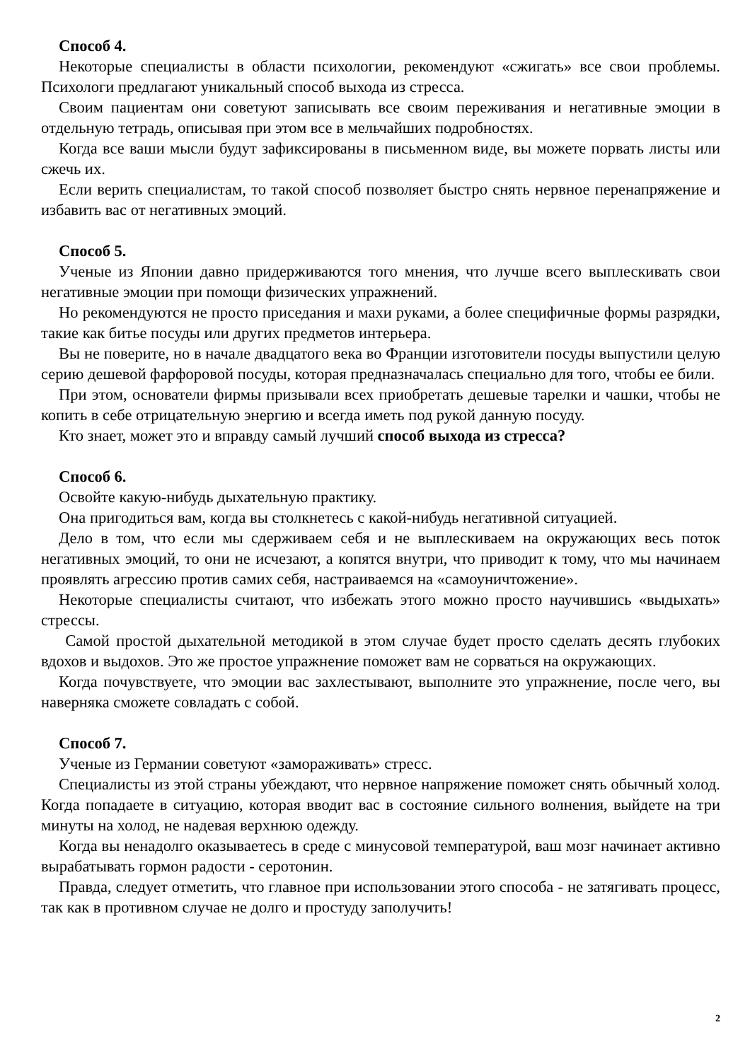Способ 4.
Некоторые специалисты в области психологии, рекомендуют «сжигать» все свои проблемы. Психологи предлагают уникальный способ выхода из стресса.
Своим пациентам они советуют записывать все своим переживания и негативные эмоции в отдельную тетрадь, описывая при этом все в мельчайших подробностях.
Когда все ваши мысли будут зафиксированы в письменном виде, вы можете порвать листы или сжечь их.
Если верить специалистам, то такой способ позволяет быстро снять нервное перенапряжение и избавить вас от негативных эмоций.
Способ 5.
Ученые из Японии давно придерживаются того мнения, что лучше всего выплескивать свои негативные эмоции при помощи физических упражнений.
Но рекомендуются не просто приседания и махи руками, а более специфичные формы разрядки, такие как битье посуды или других предметов интерьера.
Вы не поверите, но в начале двадцатого века во Франции изготовители посуды выпустили целую серию дешевой фарфоровой посуды, которая предназначалась специально для того, чтобы ее били.
При этом, основатели фирмы призывали всех приобретать дешевые тарелки и чашки, чтобы не копить в себе отрицательную энергию и всегда иметь под рукой данную посуду.
Кто знает, может это и вправду самый лучший способ выхода из стресса?
Способ 6.
Освойте какую-нибудь дыхательную практику.
Она пригодиться вам, когда вы столкнетесь с какой-нибудь негативной ситуацией.
Дело в том, что если мы сдерживаем себя и не выплескиваем на окружающих весь поток негативных эмоций, то они не исчезают, а копятся внутри, что приводит к тому, что мы начинаем проявлять агрессию против самих себя, настраиваемся на «самоуничтожение».
Некоторые специалисты считают, что избежать этого можно просто научившись «выдыхать» стрессы.
Самой простой дыхательной методикой в этом случае будет просто сделать десять глубоких вдохов и выдохов. Это же простое упражнение поможет вам не сорваться на окружающих.
Когда почувствуете, что эмоции вас захлестывают, выполните это упражнение, после чего, вы наверняка сможете совладать с собой.
Способ 7.
Ученые из Германии советуют «замораживать» стресс.
Специалисты из этой страны убеждают, что нервное напряжение поможет снять обычный холод. Когда попадаете в ситуацию, которая вводит вас в состояние сильного волнения, выйдете на три минуты на холод, не надевая верхнюю одежду.
Когда вы ненадолго оказываетесь в среде с минусовой температурой, ваш мозг начинает активно вырабатывать гормон радости - серотонин.
Правда, следует отметить, что главное при использовании этого способа - не затягивать процесс, так как в противном случае не долго и простуду заполучить!
2